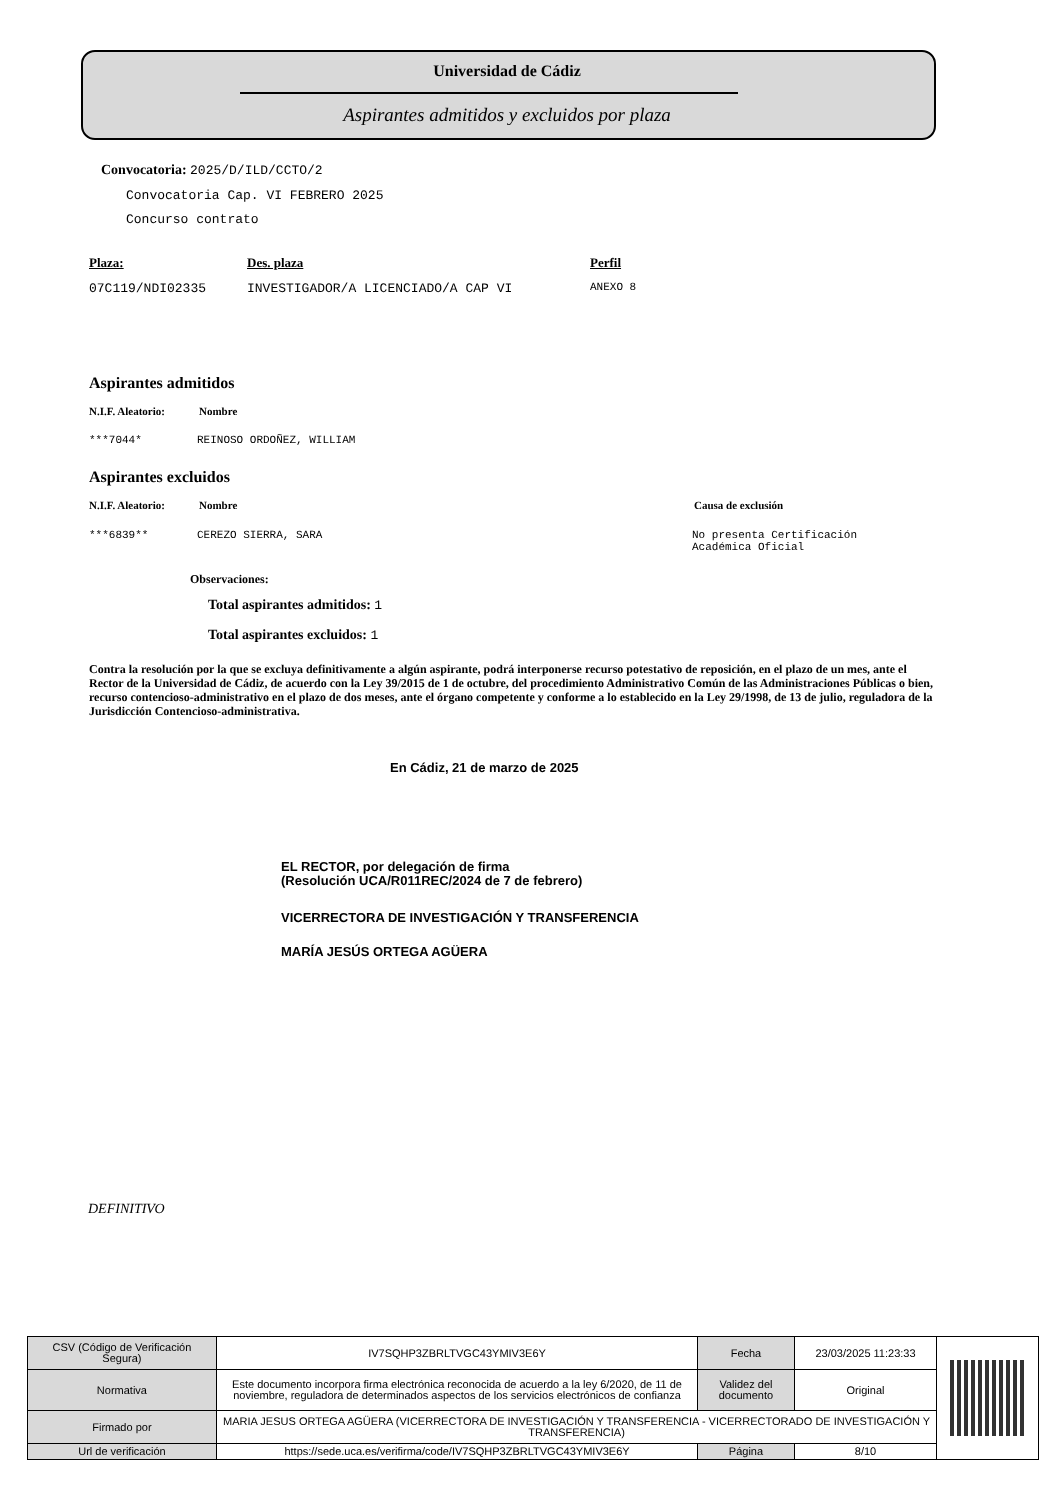Universidad de Cádiz
Aspirantes admitidos y excluidos por plaza
Convocatoria: 2025/D/ILD/CCTO/2
Convocatoria Cap. VI FEBRERO 2025
Concurso contrato
Plaza: Des. plaza Perfil
07C119/NDI02335
INVESTIGADOR/A LICENCIADO/A CAP VI
ANEXO 8
Aspirantes admitidos
N.I.F. Aleatorio: Nombre
***7044* REINOSO ORDOÑEZ, WILLIAM
Aspirantes excluidos
N.I.F. Aleatorio: Nombre Causa de exclusión
***6839** CEREZO SIERRA, SARA
No presenta Certificación
Académica Oficial
Observaciones:
Total aspirantes admitidos: 1
Total aspirantes excluidos: 1
Contra la resolución por la que se excluya definitivamente a algún aspirante, podrá interponerse recurso potestativo de reposición, en el plazo de un mes, ante el Rector de la Universidad de Cádiz, de acuerdo con la Ley 39/2015 de 1 de octubre, del procedimiento Administrativo Común de las Administraciones Públicas o bien, recurso contencioso-administrativo en el plazo de dos meses, ante el órgano competente y conforme a lo establecido en la Ley 29/1998, de 13 de julio, reguladora de la Jurisdicción Contencioso-administrativa.
En Cádiz, 21 de marzo de 2025
EL RECTOR, por delegación de firma
(Resolución UCA/R011REC/2024 de 7 de febrero)
VICERRECTORA DE INVESTIGACIÓN Y TRANSFERENCIA
MARÍA JESÚS ORTEGA AGÜERA
DEFINITIVO
| CSV (Código de Verificación Segura) | IV7SQHP3ZBRLTVGC43YMIV3E6Y | Fecha | 23/03/2025 11:23:33 | |
| Normativa | Este documento incorpora firma electrónica reconocida de acuerdo a la ley 6/2020, de 11 de noviembre, reguladora de determinados aspectos de los servicios electrónicos de confianza | Validez del documento | Original | |
| Firmado por | MARIA JESUS ORTEGA AGÜERA (VICERRECTORA DE INVESTIGACIÓN Y TRANSFERENCIA - VICERRECTORADO DE INVESTIGACIÓN Y TRANSFERENCIA) | | | |
| Url de verificación | https://sede.uca.es/verifirma/code/IV7SQHP3ZBRLTVGC43YMIV3E6Y | Página | 8/10 | |